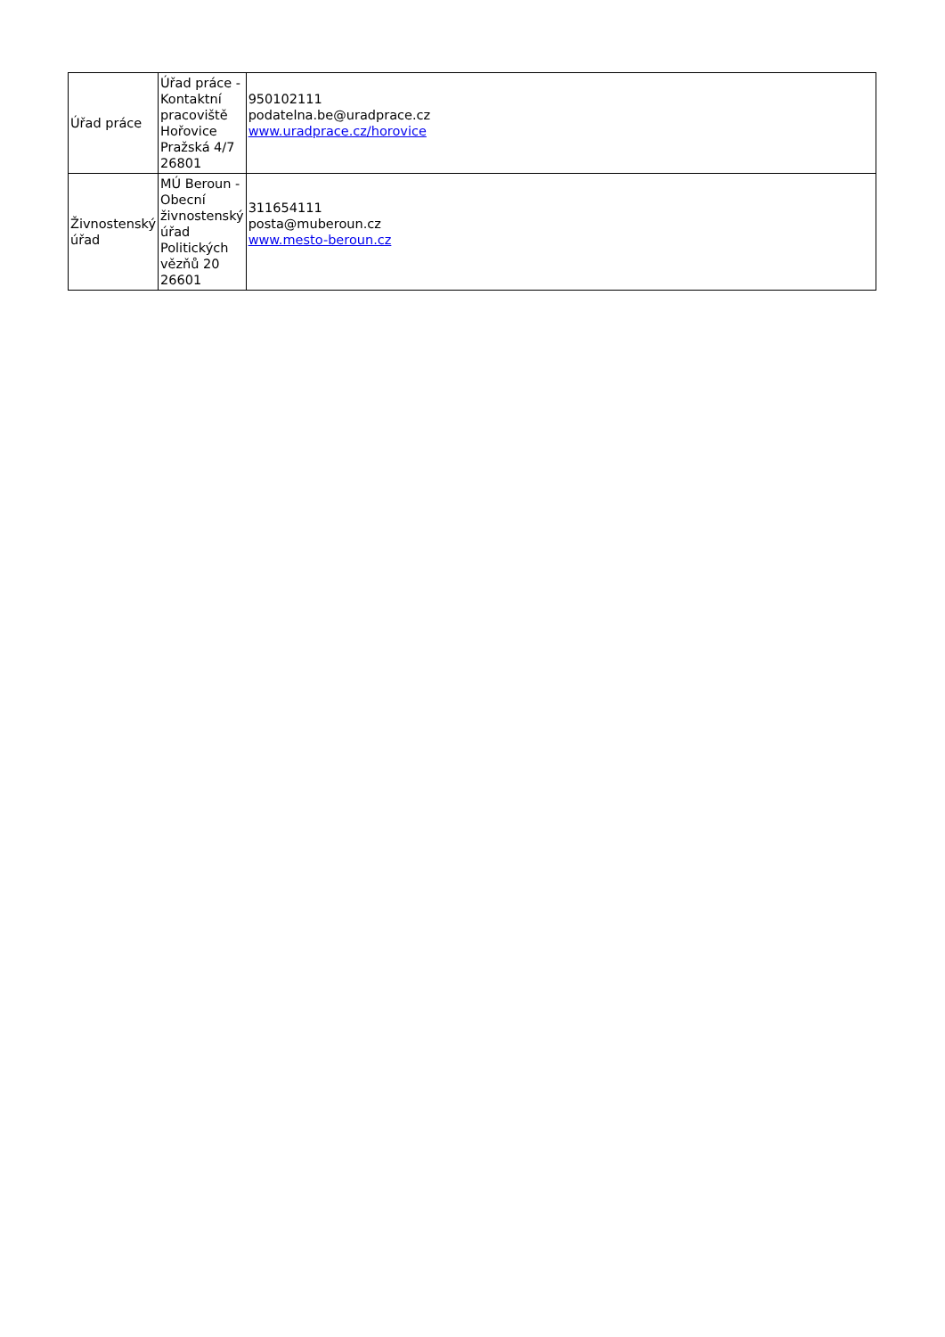| Úřad práce | Úřad práce - Kontaktní pracoviště Hořovice Pražská 4/7 26801 | 950102111 podatelna.be@uradprace.cz www.uradprace.cz/horovice |
| Živnostenský úřad | MÚ Beroun - Obecní živnostenský úřad Politických vězňů 20 26601 | 311654111 posta@muberoun.cz www.mesto-beroun.cz |